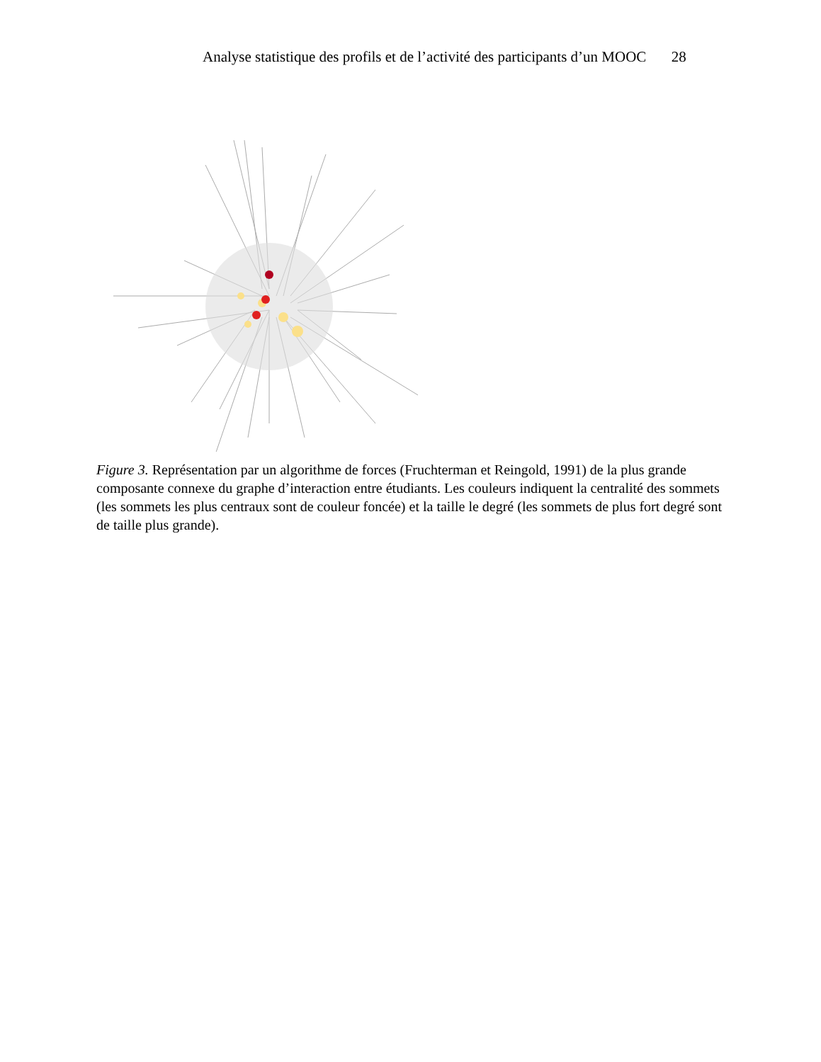Analyse statistique des profils et de l’activité des participants d’un MOOC 28
Figure 3. Représentation par un algorithme de forces (Fruchterman et Reingold, 1991) de la plus grande composante connexe du graphe d’interaction entre étudiants. Les couleurs indiquent la centralité des sommets (les sommets les plus centraux sont de couleur foncée) et la taille le degré (les sommets de plus fort degré sont de taille plus grande).